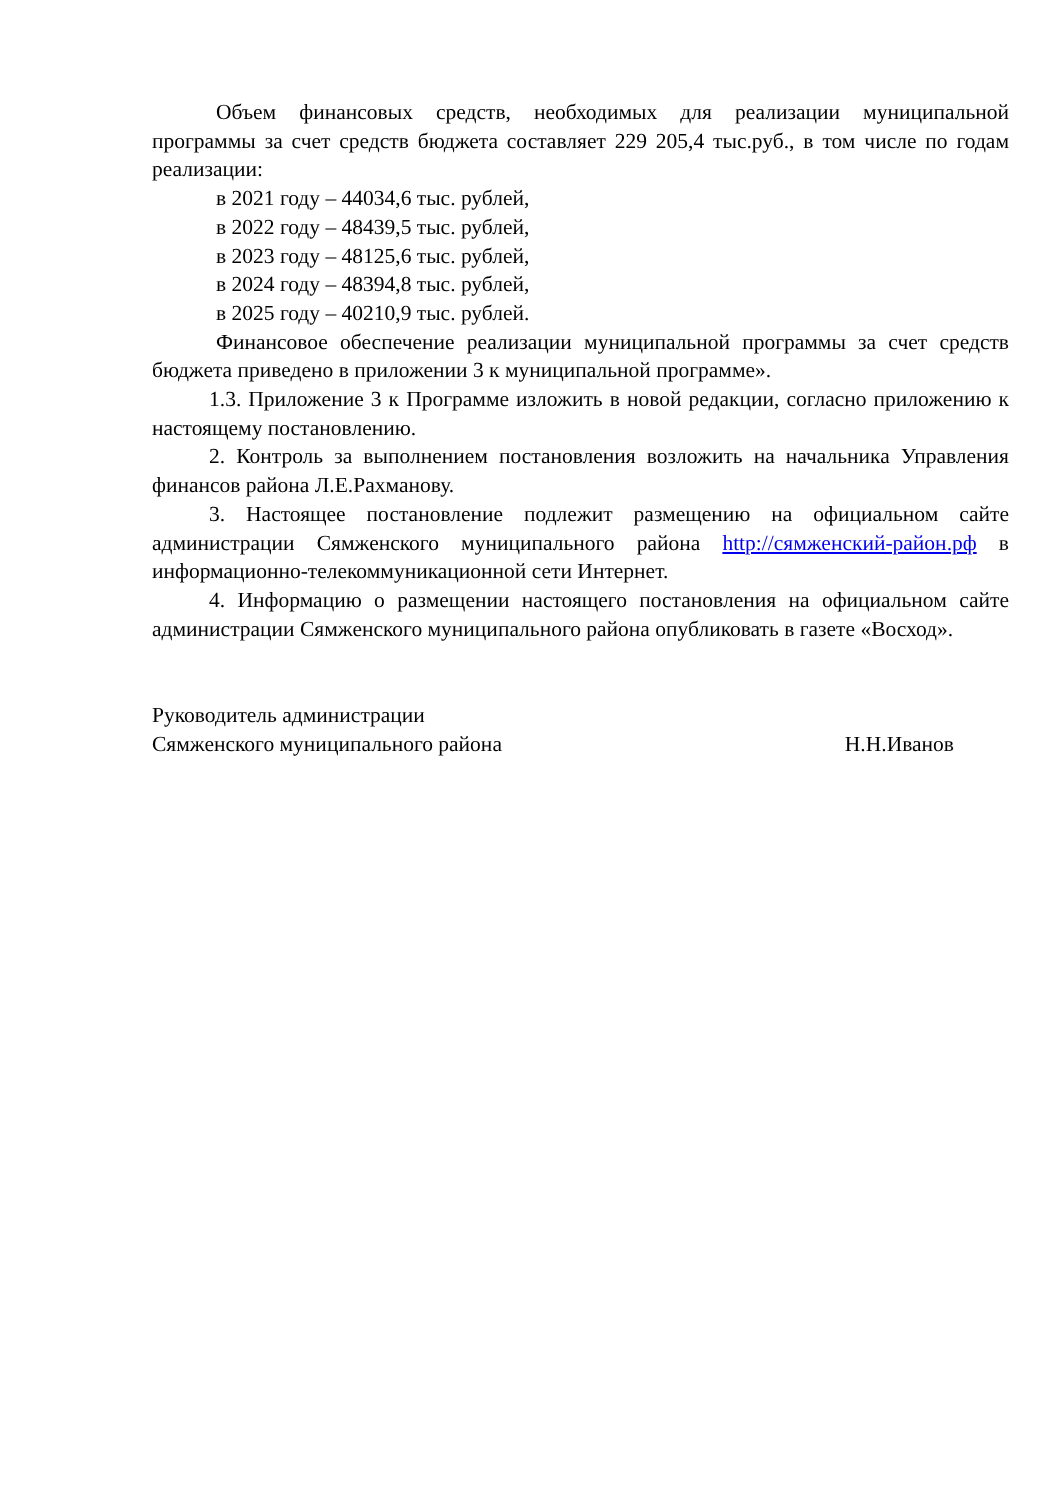Объем финансовых средств, необходимых для реализации муниципальной программы за счет средств бюджета составляет 229 205,4 тыс.руб., в том числе по годам реализации:
в 2021 году – 44034,6 тыс. рублей,
в 2022 году – 48439,5 тыс. рублей,
в 2023 году – 48125,6 тыс. рублей,
в 2024 году – 48394,8 тыс. рублей,
в 2025 году – 40210,9 тыс. рублей.
Финансовое обеспечение реализации муниципальной программы за счет средств бюджета приведено в приложении 3 к муниципальной программе».
1.3. Приложение 3 к Программе изложить в новой редакции, согласно приложению к настоящему постановлению.
2. Контроль за выполнением постановления возложить на начальника Управления финансов района Л.Е.Рахманову.
3. Настоящее постановление подлежит размещению на официальном сайте администрации Сямженского муниципального района http://сямженский-район.рф в информационно-телекоммуникационной сети Интернет.
4. Информацию о размещении настоящего постановления на официальном сайте администрации Сямженского муниципального района опубликовать в газете «Восход».
Руководитель администрации
Сямженского муниципального района Н.Н.Иванов